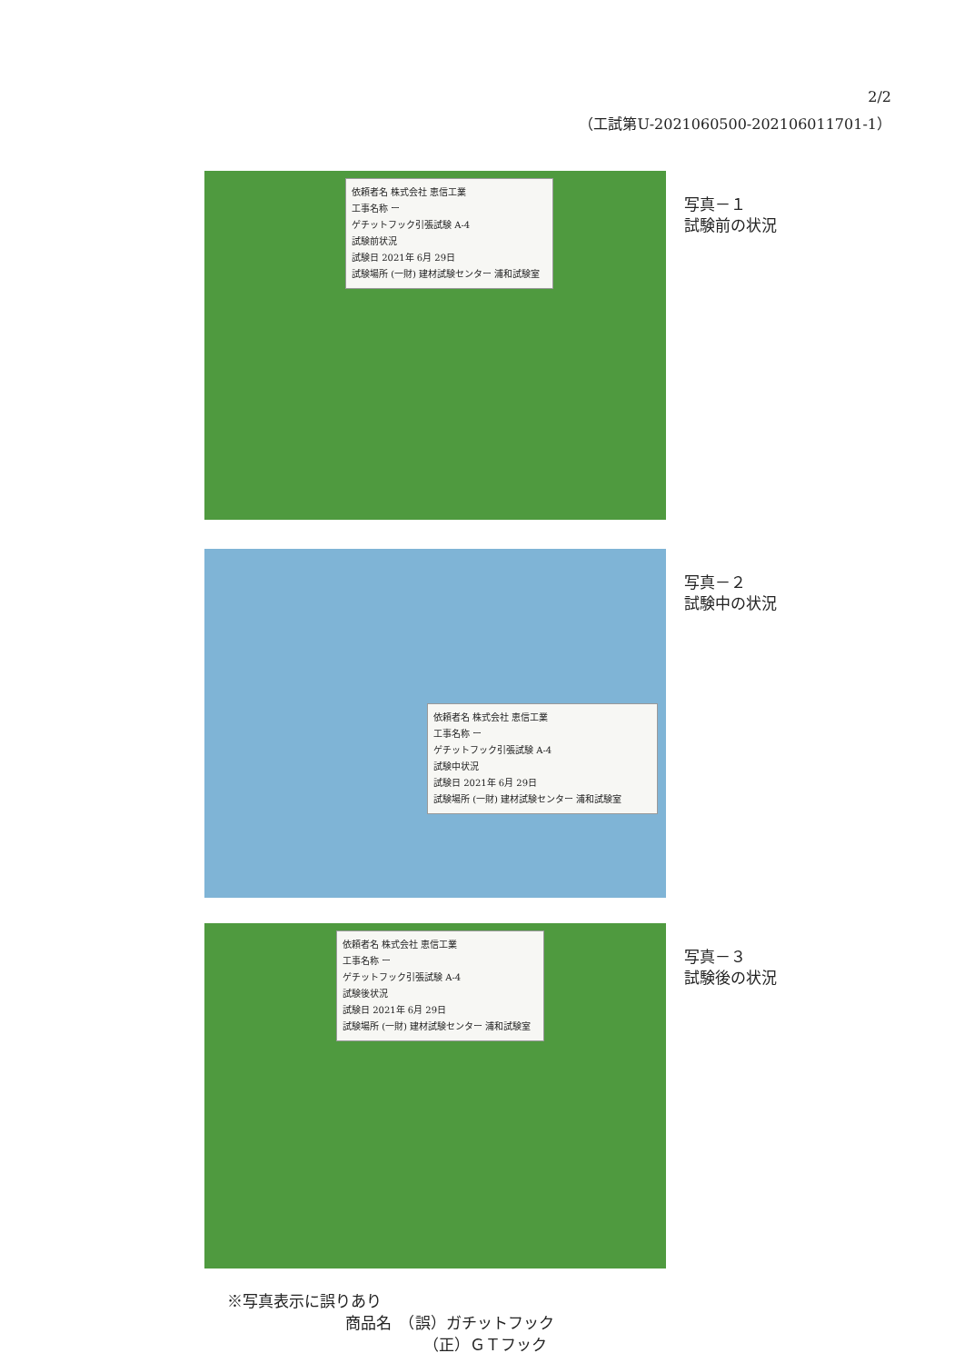2/2
（工試第U-2021060500-202106011701-1）
依頼者名 株式会社 恵信工業
工事名称 ー
ゲチットフック引張試験 A-4
試験前状況
試験日 2021年 6月 29日
試験場所 (一財) 建材試験センター 浦和試験室
写真－１
試験前の状況
依頼者名 株式会社 恵信工業
工事名称 ー
ゲチットフック引張試験 A-4
試験中状況
試験日 2021年 6月 29日
試験場所 (一財) 建材試験センター 浦和試験室
写真－２
試験中の状況
依頼者名 株式会社 恵信工業
工事名称 ー
ゲチットフック引張試験 A-4
試験後状況
試験日 2021年 6月 29日
試験場所 (一財) 建材試験センター 浦和試験室
写真－３
試験後の状況
※写真表示に誤りあり
商品名　（誤）ガチットフック
（正）ＧＴフック